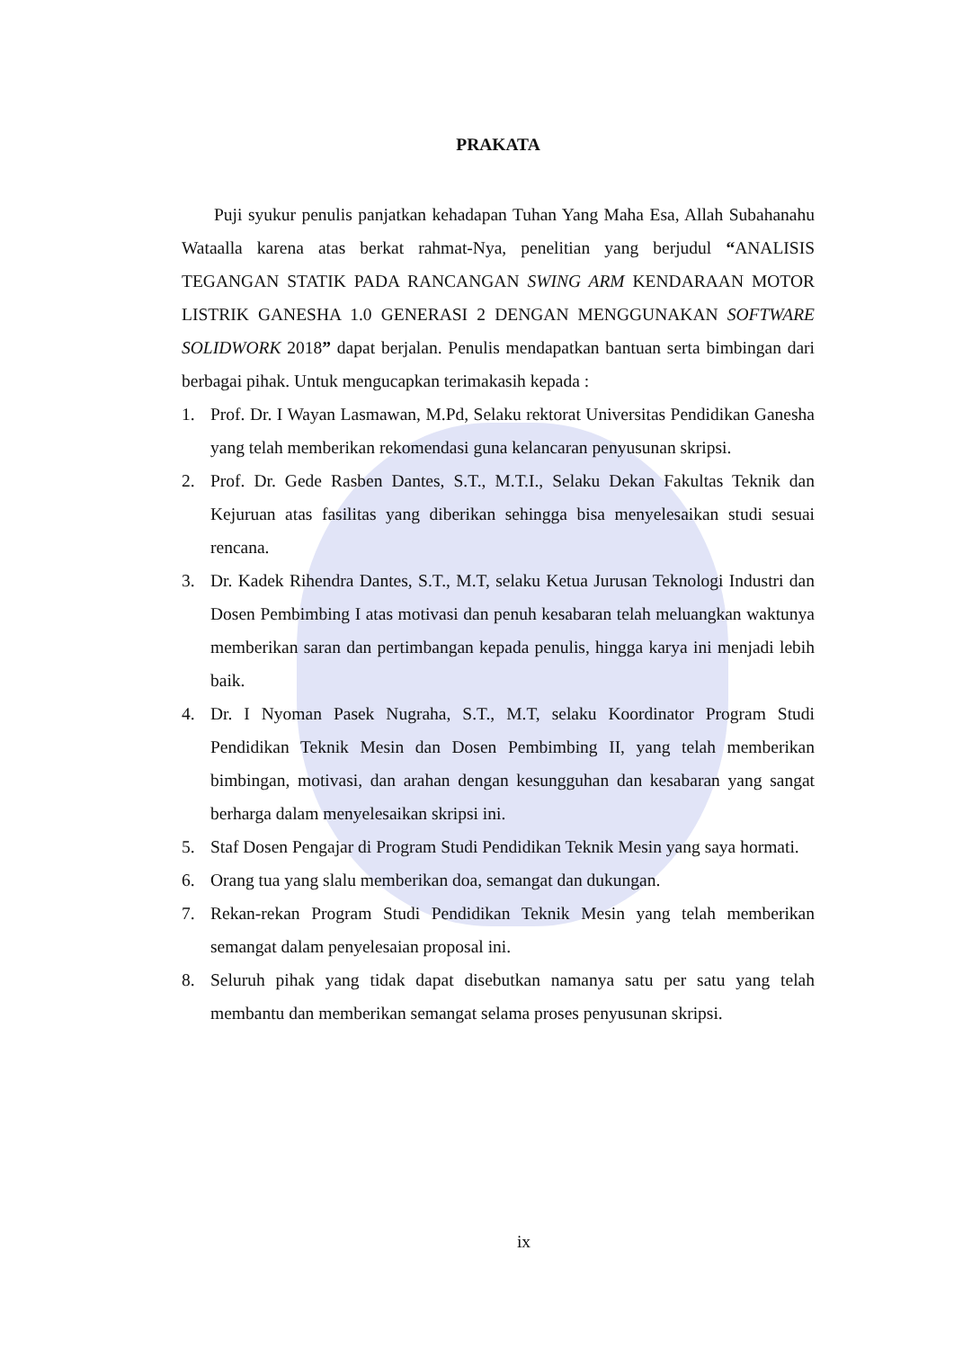PRAKATA
Puji syukur penulis panjatkan kehadapan Tuhan Yang Maha Esa, Allah Subahanahu Wataalla karena atas berkat rahmat-Nya, penelitian yang berjudul “ANALISIS TEGANGAN STATIK PADA RANCANGAN SWING ARM KENDARAAN MOTOR LISTRIK GANESHA 1.0 GENERASI 2 DENGAN MENGGUNAKAN SOFTWARE SOLIDWORK 2018” dapat berjalan. Penulis mendapatkan bantuan serta bimbingan dari berbagai pihak. Untuk mengucapkan terimakasih kepada :
1. Prof. Dr. I Wayan Lasmawan, M.Pd, Selaku rektorat Universitas Pendidikan Ganesha yang telah memberikan rekomendasi guna kelancaran penyusunan skripsi.
2. Prof. Dr. Gede Rasben Dantes, S.T., M.T.I., Selaku Dekan Fakultas Teknik dan Kejuruan atas fasilitas yang diberikan sehingga bisa menyelesaikan studi sesuai rencana.
3. Dr. Kadek Rihendra Dantes, S.T., M.T, selaku Ketua Jurusan Teknologi Industri dan Dosen Pembimbing I atas motivasi dan penuh kesabaran telah meluangkan waktunya memberikan saran dan pertimbangan kepada penulis, hingga karya ini menjadi lebih baik.
4. Dr. I Nyoman Pasek Nugraha, S.T., M.T, selaku Koordinator Program Studi Pendidikan Teknik Mesin dan Dosen Pembimbing II, yang telah memberikan bimbingan, motivasi, dan arahan dengan kesungguhan dan kesabaran yang sangat berharga dalam menyelesaikan skripsi ini.
5. Staf Dosen Pengajar di Program Studi Pendidikan Teknik Mesin yang saya hormati.
6. Orang tua yang slalu memberikan doa, semangat dan dukungan.
7. Rekan-rekan Program Studi Pendidikan Teknik Mesin yang telah memberikan semangat dalam penyelesaian proposal ini.
8. Seluruh pihak yang tidak dapat disebutkan namanya satu per satu yang telah membantu dan memberikan semangat selama proses penyusunan skripsi.
ix